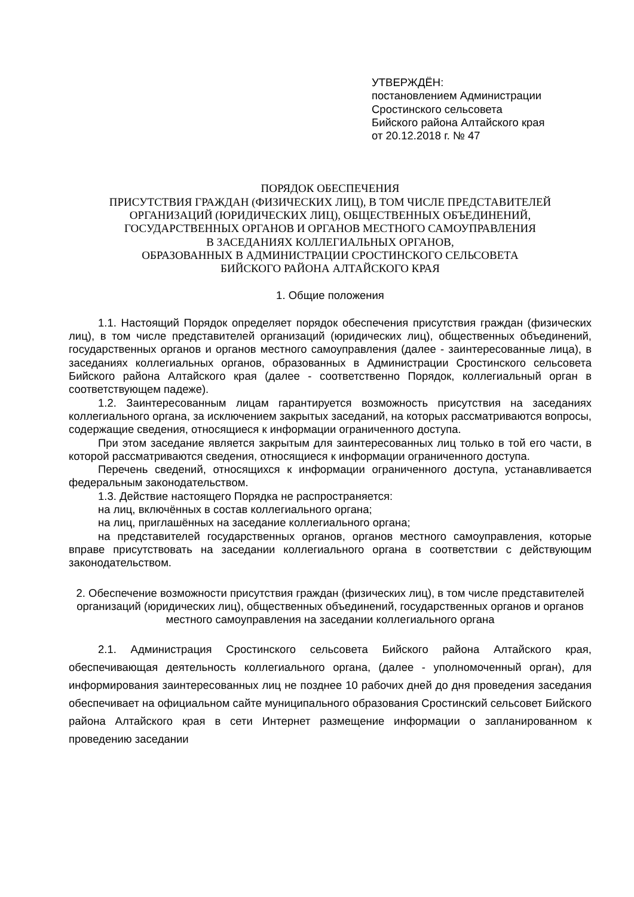УТВЕРЖДЁН:
постановлением Администрации
Сростинского сельсовета
Бийского района Алтайского края
от 20.12.2018 г. № 47
ПОРЯДОК ОБЕСПЕЧЕНИЯ
ПРИСУТСТВИЯ ГРАЖДАН (ФИЗИЧЕСКИХ ЛИЦ), В ТОМ ЧИСЛЕ ПРЕДСТАВИТЕЛЕЙ
ОРГАНИЗАЦИЙ (ЮРИДИЧЕСКИХ ЛИЦ), ОБЩЕСТВЕННЫХ ОБЪЕДИНЕНИЙ,
ГОСУДАРСТВЕННЫХ ОРГАНОВ И ОРГАНОВ МЕСТНОГО САМОУПРАВЛЕНИЯ
В ЗАСЕДАНИЯХ КОЛЛЕГИАЛЬНЫХ ОРГАНОВ,
ОБРАЗОВАННЫХ В АДМИНИСТРАЦИИ СРОСТИНСКОГО СЕЛЬСОВЕТА
БИЙСКОГО РАЙОНА АЛТАЙСКОГО КРАЯ
1. Общие положения
1.1. Настоящий Порядок определяет порядок обеспечения присутствия граждан (физических лиц), в том числе представителей организаций (юридических лиц), общественных объединений, государственных органов и органов местного самоуправления (далее - заинтересованные лица), в заседаниях коллегиальных органов, образованных в Администрации Сростинского сельсовета Бийского района Алтайского края (далее - соответственно Порядок, коллегиальный орган в соответствующем падеже).
1.2. Заинтересованным лицам гарантируется возможность присутствия на заседаниях коллегиального органа, за исключением закрытых заседаний, на которых рассматриваются вопросы, содержащие сведения, относящиеся к информации ограниченного доступа.
При этом заседание является закрытым для заинтересованных лиц только в той его части, в которой рассматриваются сведения, относящиеся к информации ограниченного доступа.
Перечень сведений, относящихся к информации ограниченного доступа, устанавливается федеральным законодательством.
1.3. Действие настоящего Порядка не распространяется:
на лиц, включённых в состав коллегиального органа;
на лиц, приглашённых на заседание коллегиального органа;
на представителей государственных органов, органов местного самоуправления, которые вправе присутствовать на заседании коллегиального органа в соответствии с действующим законодательством.
2. Обеспечение возможности присутствия граждан (физических лиц), в том числе представителей организаций (юридических лиц), общественных объединений, государственных органов и органов местного самоуправления на заседании коллегиального органа
2.1. Администрация Сростинского сельсовета Бийского района Алтайского края, обеспечивающая деятельность коллегиального органа, (далее - уполномоченный орган), для информирования заинтересованных лиц не позднее 10 рабочих дней до дня проведения заседания обеспечивает на официальном сайте муниципального образования Сростинский сельсовет Бийского района Алтайского края в сети Интернет размещение информации о запланированном к проведению заседании